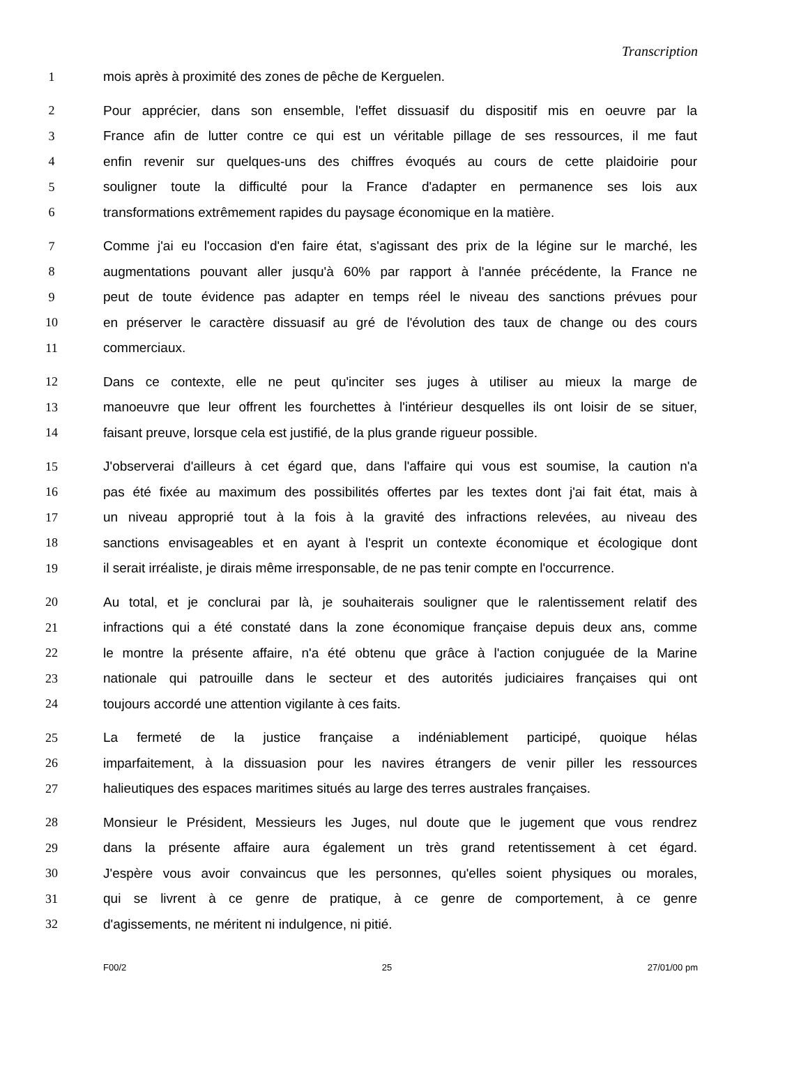Transcription
1 mois après à proximité des zones de pêche de Kerguelen.
2 Pour apprécier, dans son ensemble, l'effet dissuasif du dispositif mis en oeuvre par la
3 France afin de lutter contre ce qui est un véritable pillage de ses ressources, il me faut
4 enfin revenir sur quelques-uns des chiffres évoqués au cours de cette plaidoirie pour
5 souligner toute la difficulté pour la France d'adapter en permanence ses lois aux
6 transformations extrêmement rapides du paysage économique en la matière.
7 Comme j'ai eu l'occasion d'en faire état, s'agissant des prix de la légine sur le marché, les
8 augmentations pouvant aller jusqu'à 60% par rapport à l'année précédente, la France ne
9 peut de toute évidence pas adapter en temps réel le niveau des sanctions prévues pour
10 en préserver le caractère dissuasif au gré de l'évolution des taux de change ou des cours
11 commerciaux.
12 Dans ce contexte, elle ne peut qu'inciter ses juges à utiliser au mieux la marge de
13 manoeuvre que leur offrent les fourchettes à l'intérieur desquelles ils ont loisir de se situer,
14 faisant preuve, lorsque cela est justifié, de la plus grande rigueur possible.
15 J'observerai d'ailleurs à cet égard que, dans l'affaire qui vous est soumise, la caution n'a
16 pas été fixée au maximum des possibilités offertes par les textes dont j'ai fait état, mais à
17 un niveau approprié tout à la fois à la gravité des infractions relevées, au niveau des
18 sanctions envisageables et en ayant à l'esprit un contexte économique et écologique dont
19 il serait irréaliste, je dirais même irresponsable, de ne pas tenir compte en l'occurrence.
20 Au total, et je conclurai par là, je souhaiterais souligner que le ralentissement relatif des
21 infractions qui a été constaté dans la zone économique française depuis deux ans, comme
22 le montre la présente affaire, n'a été obtenu que grâce à l'action conjuguée de la Marine
23 nationale qui patrouille dans le secteur et des autorités judiciaires françaises qui ont
24 toujours accordé une attention vigilante à ces faits.
25 La fermeté de la justice française a indéniablement participé, quoique hélas
26 imparfaitement, à la dissuasion pour les navires étrangers de venir piller les ressources
27 halieutiques des espaces maritimes situés au large des terres australes françaises.
28 Monsieur le Président, Messieurs les Juges, nul doute que le jugement que vous rendrez
29 dans la présente affaire aura également un très grand retentissement à cet égard.
30 J'espère vous avoir convaincus que les personnes, qu'elles soient physiques ou morales,
31 qui se livrent à ce genre de pratique, à ce genre de comportement, à ce genre
32 d'agissements, ne méritent ni indulgence, ni pitié.
F00/2 25 27/01/00 pm